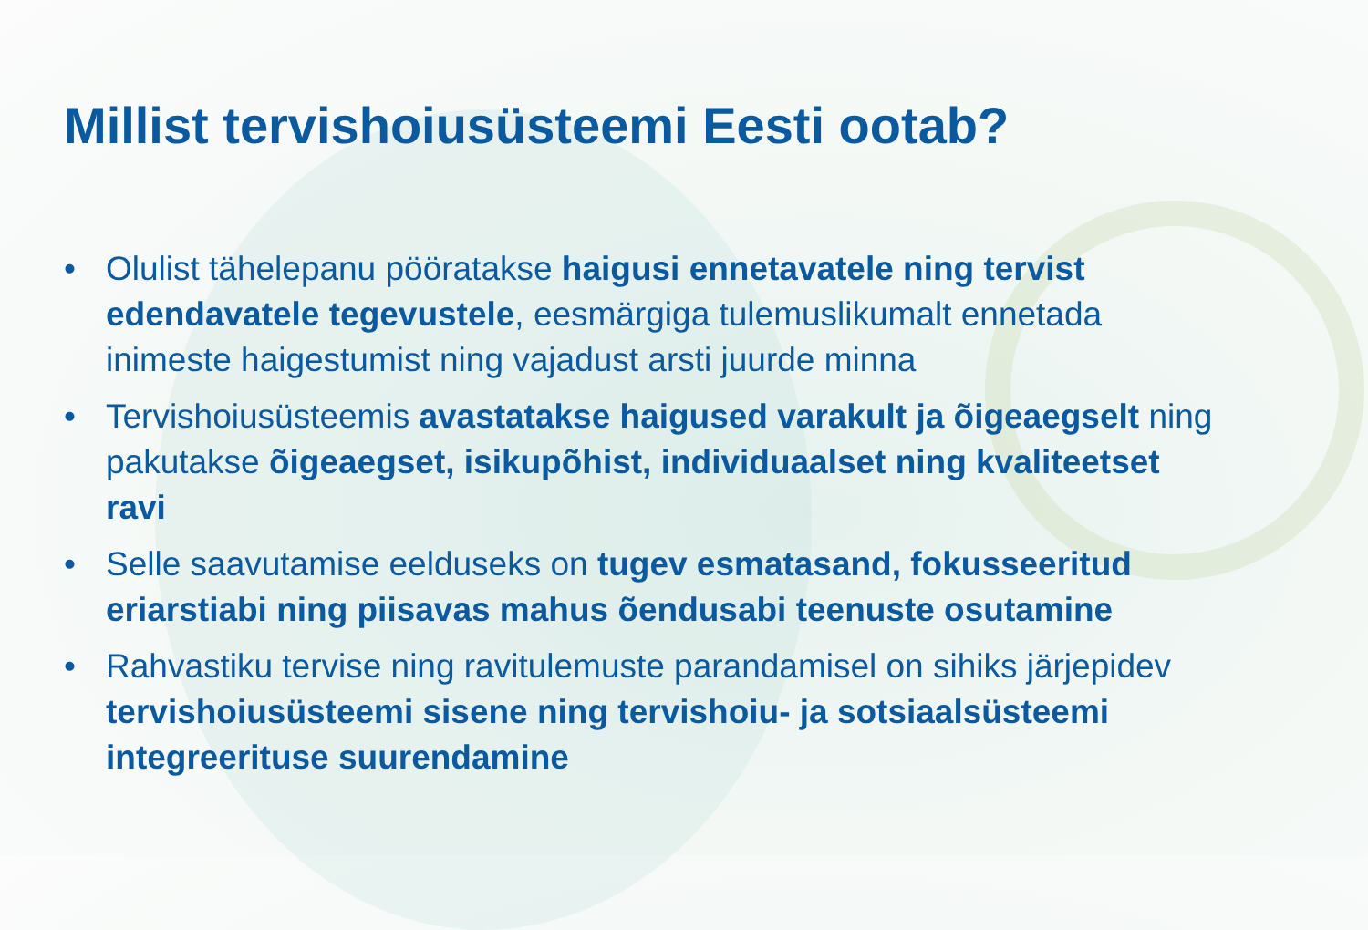Millist tervishoiusüsteemi Eesti ootab?
• Olulist tähelepanu pööratakse haigusi ennetavatele ning tervist edendavatele tegevustele, eesmärgiga tulemuslikumalt ennetada inimeste haigestumist ning vajadust arsti juurde minna
• Tervishoiusüsteemis avastatakse haigused varakult ja õigeaegselt ning pakutakse õigeaegset, isikupõhist, individuaalset ning kvaliteetset ravi
• Selle saavutamise eelduseks on tugev esmatasand, fokusseeritud eriarstiabi ning piisavas mahus õendusabi teenuste osutamine
• Rahvastiku tervise ning ravitulemuste parandamisel on sihiks järjepidev tervishoiusüsteemi sisene ning tervishoiu- ja sotsiaalsüsteemi integreerituse suurendamine